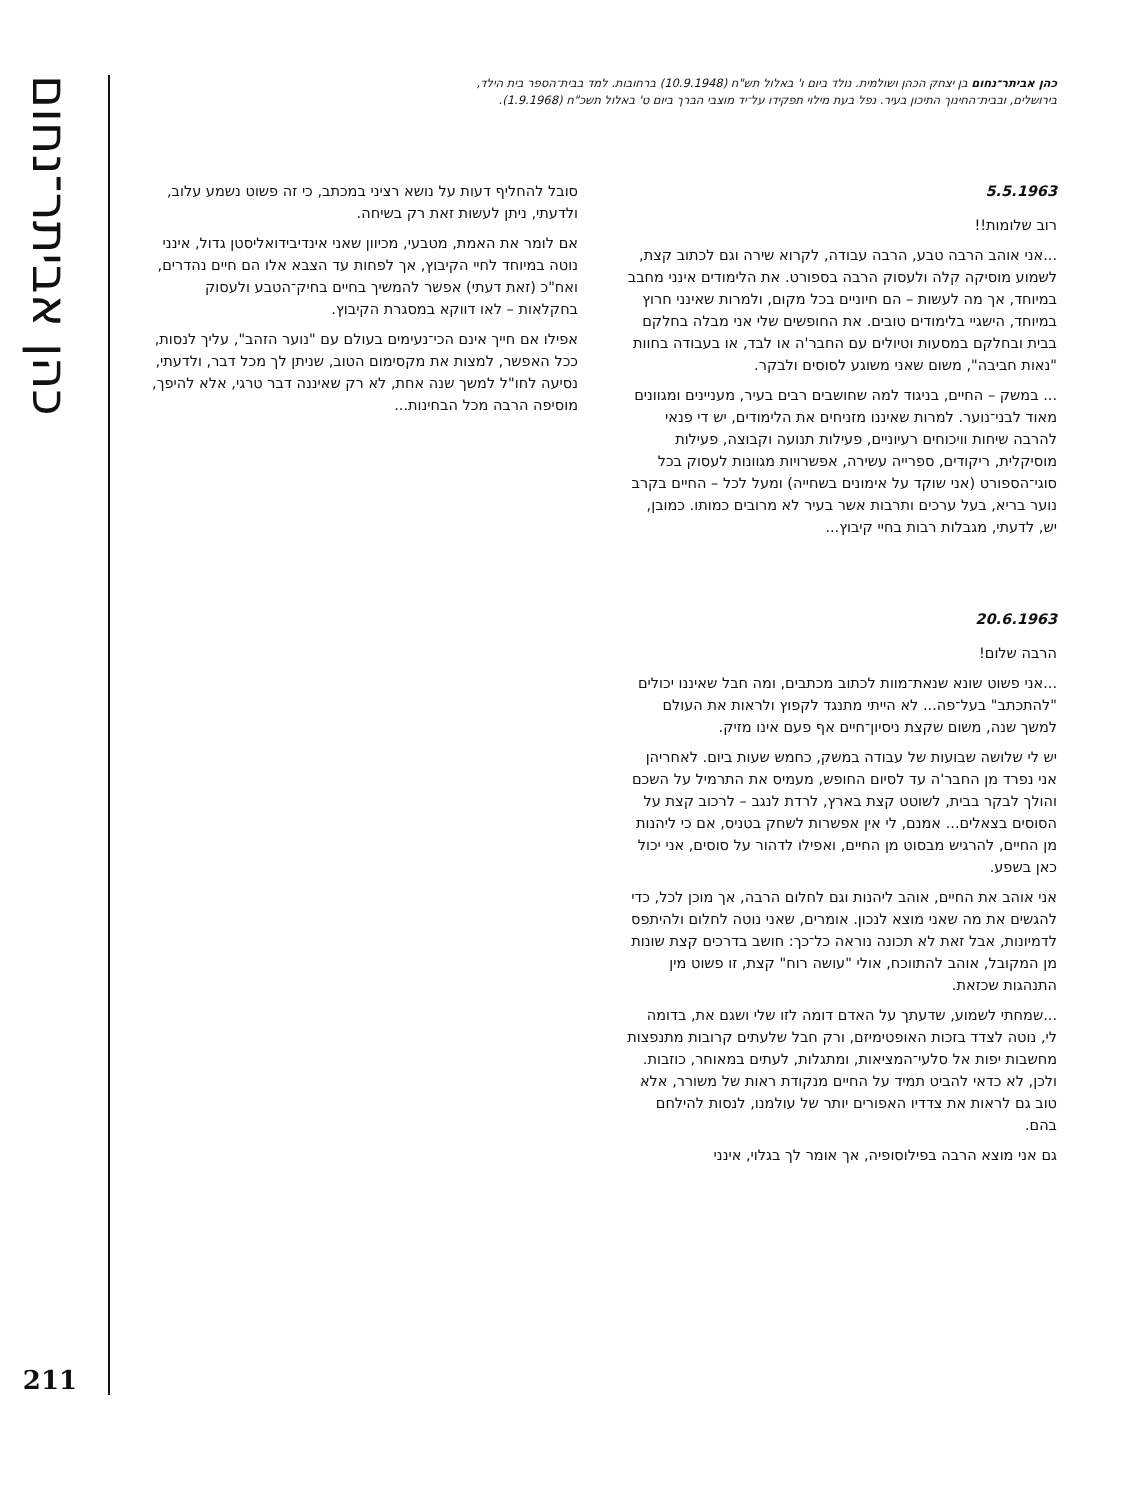כהן אביתר־נחום בן יצחק הכהן ושולמית. נולד ביום ו' באלול תש"ח (10.9.1948) ברחובות. למד בבית־הספר בית הילד, בירושלים, ובבית־החינוך התיכון בעיר. נפל בעת מילוי תפקידו על־יד מוצבי הברך ביום ט' באלול תשכ"ח (1.9.1968).
5.5.1963
רוב שלומות!!
...אני אוהב הרבה טבע, הרבה עבודה, לקרוא שירה וגם לכתוב קצת, לשמוע מוסיקה קלה ולעסוק הרבה בספורט. את הלימודים אינני מחבב במיוחד, אך מה לעשות – הם חיוניים בכל מקום, ולמרות שאינני חרוץ במיוחד, הישגיי בלימודים טובים. את החופשים שלי אני מבלה בחלקם בבית ובחלקם במסעות וטיולים עם החבר'ה או לבד, או בעבודה בחוות "נאות חביבה", משום שאני משוגע לסוסים ולבקר.
... במשק – החיים, בניגוד למה שחושבים רבים בעיר, מעניינים ומגוונים מאוד לבני־נוער. למרות שאיננו מזניחים את הלימודים, יש די פנאי להרבה שיחות וויכוחים רעיוניים, פעילות תנועה וקבוצה, פעילות מוסיקלית, ריקודים, ספרייה עשירה, אפשרויות מגוונות לעסוק בכל סוגי־הספורט (אני שוקד על אימונים בשחייה) ומעל לכל – החיים בקרב נוער בריא, בעל ערכים ותרבות אשר בעיר לא מרובים כמותו. כמובן, יש, לדעתי, מגבלות רבות בחיי קיבוץ...
20.6.1963
הרבה שלום!
...אני פשוט שונא שנאת־מוות לכתוב מכתבים, ומה חבל שאיננו יכולים "להתכתב" בעל־פה... לא הייתי מתנגד לקפוץ ולראות את העולם למשך שנה, משום שקצת ניסיון־חיים אף פעם אינו מזיק.
יש לי שלושה שבועות של עבודה במשק, כחמש שעות ביום. לאחריהן אני נפרד מן החבר'ה עד לסיום החופש, מעמיס את התרמיל על השכם והולך לבקר בבית, לשוטט קצת בארץ, לרדת לנגב – לרכוב קצת על הסוסים בצאלים... אמנם, לי אין אפשרות לשחק בטניס, אם כי ליהנות מן החיים, להרגיש מבסוט מן החיים, ואפילו לדהור על סוסים, אני יכול כאן בשפע.
אני אוהב את החיים, אוהב ליהנות וגם לחלום הרבה, אך מוכן לכל, כדי להגשים את מה שאני מוצא לנכון. אומרים, שאני נוטה לחלום ולהיתפס לדמיונות, אבל זאת לא תכונה נוראה כל־כך: חושב בדרכים קצת שונות מן המקובל, אוהב להתווכח, אולי "עושה רוח" קצת, זו פשוט מין התנהגות שכזאת.
...שמחתי לשמוע, שדעתך על האדם דומה לזו שלי ושגם את, בדומה לי, נוטה לצדד בזכות האופטימיזם, ורק חבל שלעתים קרובות מתנפצות מחשבות יפות אל סלעי־המציאות, ומתגלות, לעתים במאוחר, כוזבות. ולכן, לא כדאי להביט תמיד על החיים מנקודת ראות של משורר, אלא טוב גם לראות את צדדיו האפורים יותר של עולמנו, לנסות להילחם בהם.
גם אני מוצא הרבה בפילוסופיה, אך אומר לך בגלוי, אינני
סובל להחליף דעות על נושא רציני במכתב, כי זה פשוט נשמע עלוב, ולדעתי, ניתן לעשות זאת רק בשיחה.
אם לומר את האמת, מטבעי, מכיוון שאני אינדיבידואליסטן גדול, אינני נוטה במיוחד לחיי הקיבוץ, אך לפחות עד הצבא אלו הם חיים נהדרים, ואח"כ (זאת דעתי) אפשר להמשיך בחיים בחיק־הטבע ולעסוק בחקלאות – לאו דווקא במסגרת הקיבוץ.
אפילו אם חייך אינם הכי־נעימים בעולם עם "נוער הזהב", עליך לנסות, ככל האפשר, למצות את מקסימום הטוב, שניתן לך מכל דבר, ולדעתי, נסיעה לחו"ל למשך שנה אחת, לא רק שאיננה דבר טרגי, אלא להיפך, מוסיפה הרבה מכל הבחינות...
כהן אביתר־נחום
211